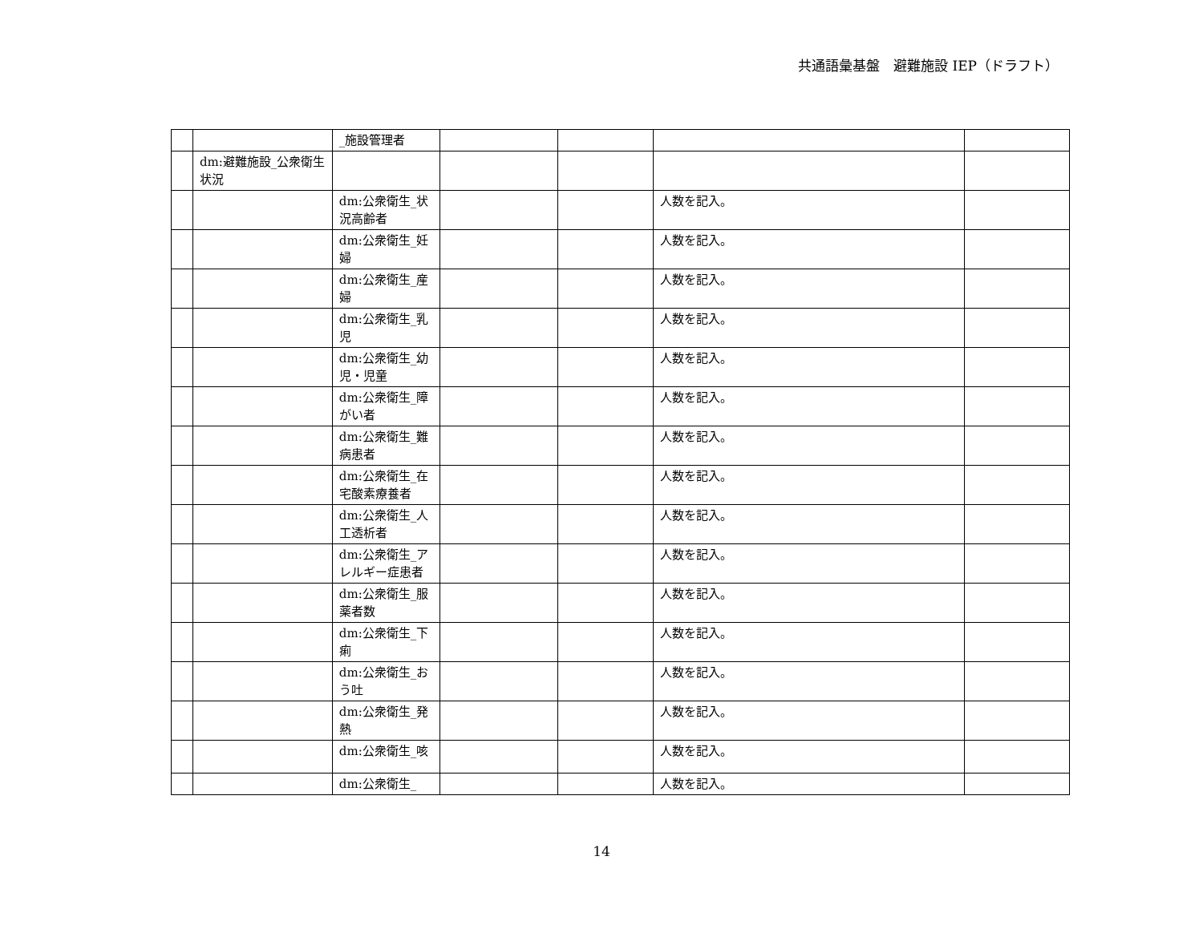共通語彙基盤　避難施設 IEP（ドラフト）
| | | _施設管理者 | | | | |
| | dm:避難施設_公衆衛生状況 | | | | | |
| | | dm:公衆衛生_状況高齢者 | | | 人数を記入。 | |
| | | dm:公衆衛生_妊婦 | | | 人数を記入。 | |
| | | dm:公衆衛生_産婦 | | | 人数を記入。 | |
| | | dm:公衆衛生_乳児 | | | 人数を記入。 | |
| | | dm:公衆衛生_幼児・児童 | | | 人数を記入。 | |
| | | dm:公衆衛生_障がい者 | | | 人数を記入。 | |
| | | dm:公衆衛生_難病患者 | | | 人数を記入。 | |
| | | dm:公衆衛生_在宅酸素療養者 | | | 人数を記入。 | |
| | | dm:公衆衛生_人工透析者 | | | 人数を記入。 | |
| | | dm:公衆衛生_アレルギー症患者 | | | 人数を記入。 | |
| | | dm:公衆衛生_服薬者数 | | | 人数を記入。 | |
| | | dm:公衆衛生_下痢 | | | 人数を記入。 | |
| | | dm:公衆衛生_おう吐 | | | 人数を記入。 | |
| | | dm:公衆衛生_発熱 | | | 人数を記入。 | |
| | | dm:公衆衛生_咳 | | | 人数を記入。 | |
| | | dm:公衆衛生_ | | | 人数を記入。 | |
14